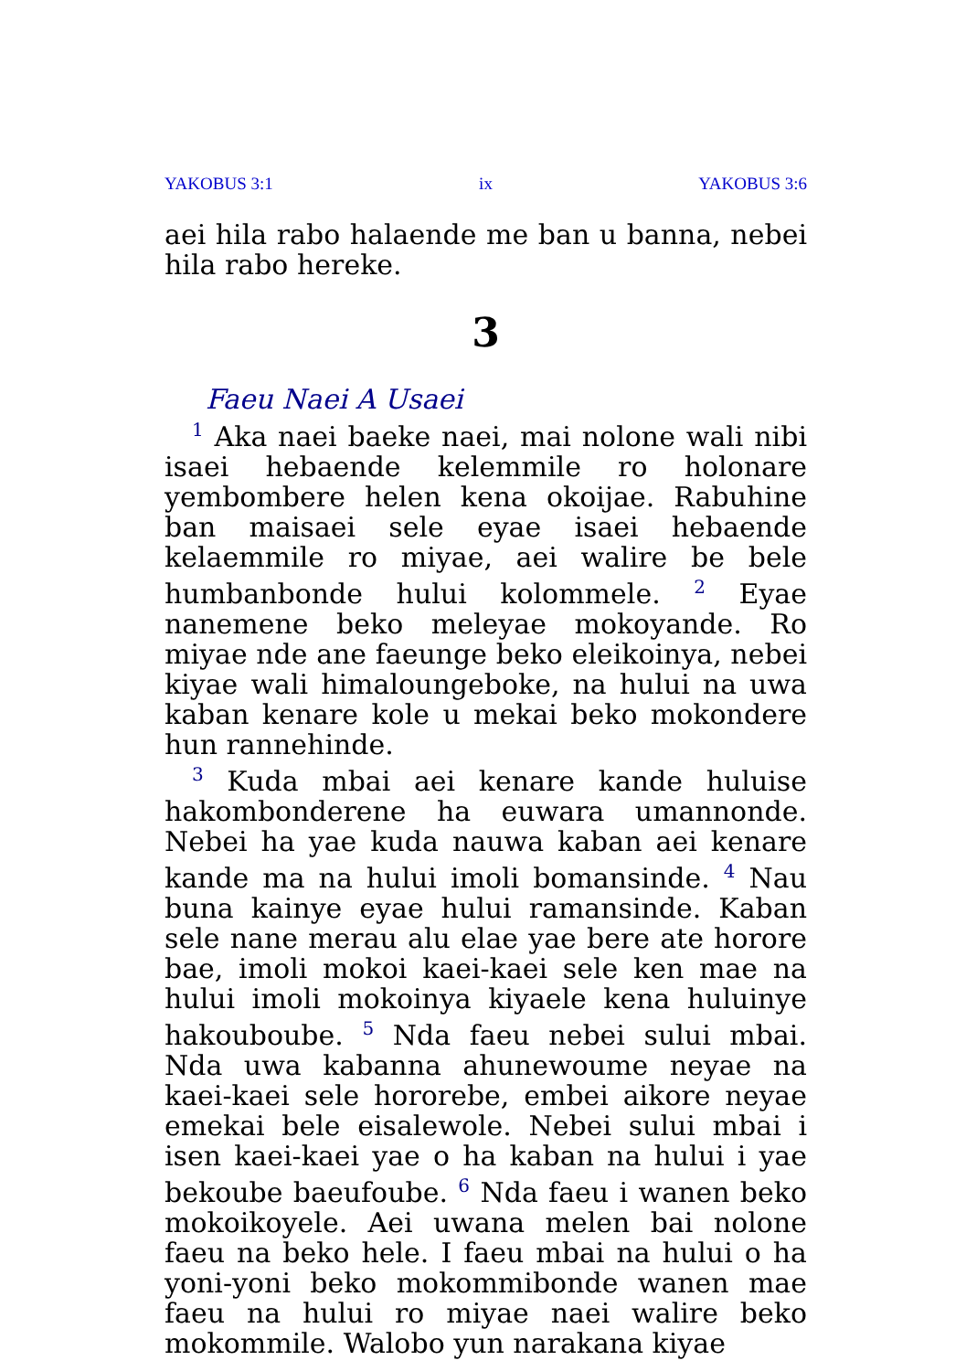YAKOBUS 3:1 ix YAKOBUS 3:6
aei hila rabo halaende me ban u banna, nebei hila rabo hereke.
3
Faeu Naei A Usaei
<sup>1</sup> Aka naei baeke naei, mai nolone wali nibi isaei hebaende kelemmile ro holonare yembombere helen kena okoijae. Rabuhine ban maisaei sele eyae isaei hebaende kelaemmile ro miyae, aei walire be bele humbanbonde hului kolommele. <sup>2</sup> Eyae nanemene beko meleyae mokoyande. Ro miyae nde ane faeunge beko eleikoinya, nebei kiyae wali himaloungeboke, na hului na uwa kaban kenare kole u mekai beko mokondere hun rannehinde.
<sup>3</sup> Kuda mbai aei kenare kande huluise hakombonderene ha euwara umannonde. Nebei ha yae kuda nauwa kaban aei kenare kande ma na hului imoli bomansinde. <sup>4</sup> Nau buna kainye eyae hului ramansinde. Kaban sele nane merau alu elae yae bere ate horore bae, imoli mokoi kaei-kaei sele ken mae na hului imoli mokoinya kiyaele kena huluinye hakouboube. <sup>5</sup> Nda faeu nebei sului mbai. Nda uwa kabanna ahunewoume neyae na kaei-kaei sele hororebe, embei aikore neyae emekai bele eisalewole. Nebei sului mbai i isen kaei-kaei yae o ha kaban na hului i yae bekoube baeufoube. <sup>6</sup> Nda faeu i wanen beko mokoikoyele. Aei uwana melen bai nolone faeu na beko hele. I faeu mbai na hului o ha yoni-yoni beko mokommibonde wanen mae faeu na hului ro miyae naei walire beko mokommile. Walobo yun narakana kiyae